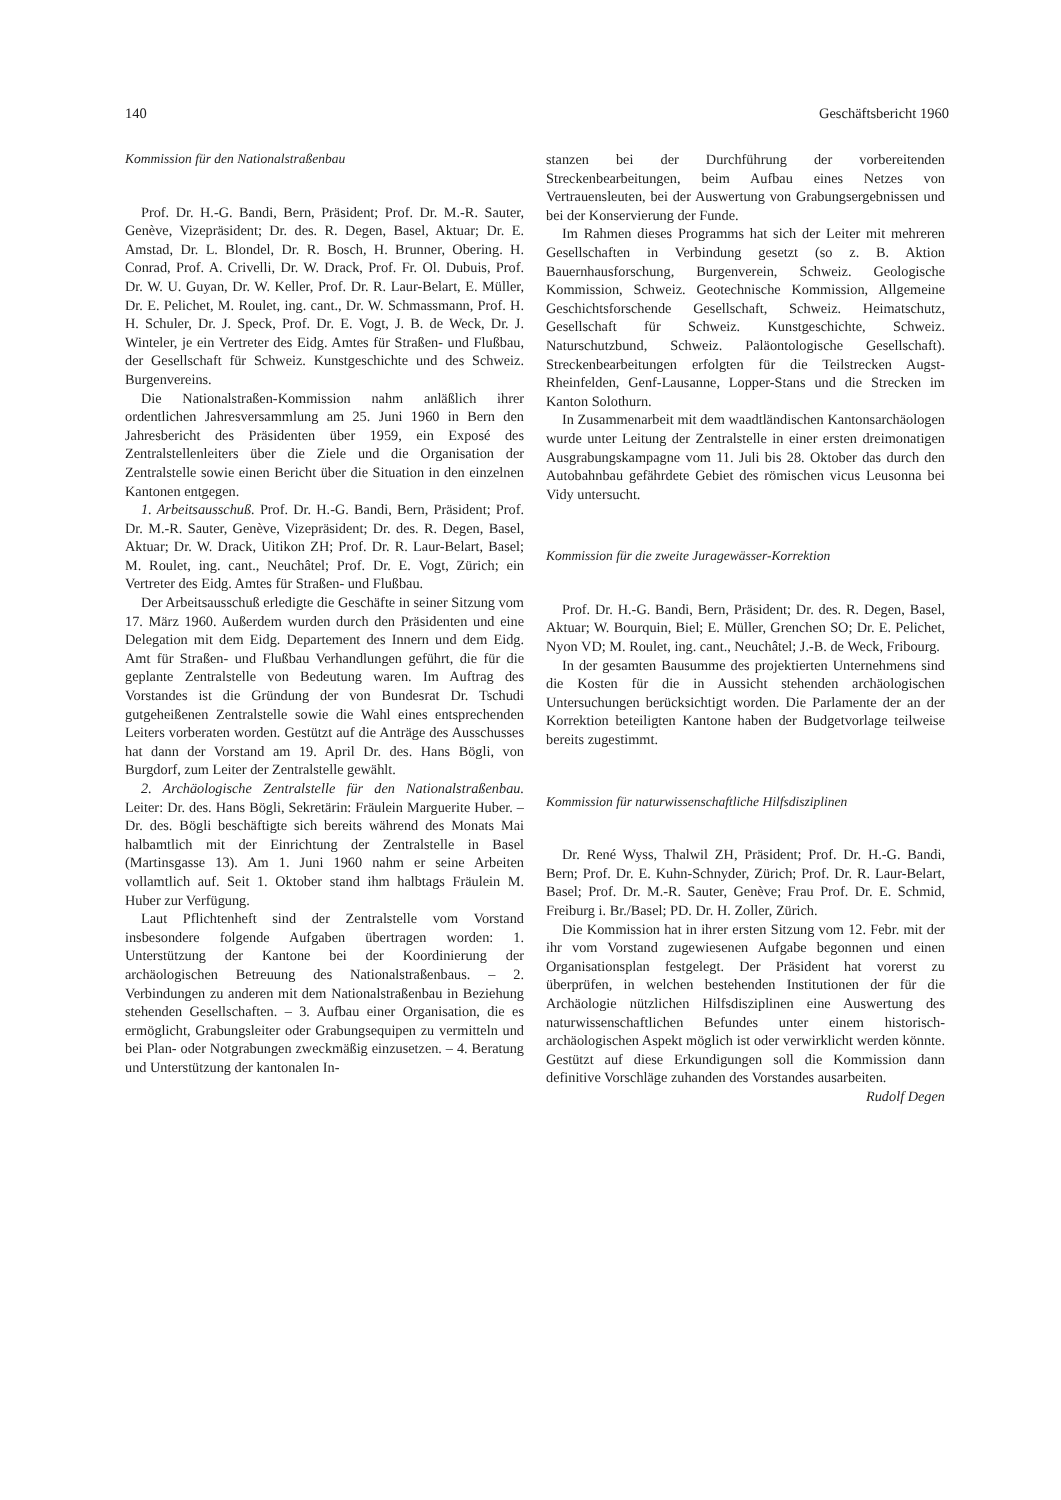140 Geschäftsbericht 1960
Kommission für den Nationalstraßenbau
Prof. Dr. H.-G. Bandi, Bern, Präsident; Prof. Dr. M.-R. Sauter, Genève, Vizepräsident; Dr. des. R. Degen, Basel, Aktuar; Dr. E. Amstad, Dr. L. Blondel, Dr. R. Bosch, H. Brunner, Obering. H. Conrad, Prof. A. Crivelli, Dr. W. Drack, Prof. Fr. Ol. Dubuis, Prof. Dr. W. U. Guyan, Dr. W. Keller, Prof. Dr. R. Laur-Belart, E. Müller, Dr. E. Pelichet, M. Roulet, ing. cant., Dr. W. Schmassmann, Prof. H. H. Schuler, Dr. J. Speck, Prof. Dr. E. Vogt, J. B. de Weck, Dr. J. Winteler, je ein Vertreter des Eidg. Amtes für Straßen- und Flußbau, der Gesellschaft für Schweiz. Kunstgeschichte und des Schweiz. Burgenvereins.
Die Nationalstraßen-Kommission nahm anläßlich ihrer ordentlichen Jahresversammlung am 25. Juni 1960 in Bern den Jahresbericht des Präsidenten über 1959, ein Exposé des Zentralstellenleiters über die Ziele und die Organisation der Zentralstelle sowie einen Bericht über die Situation in den einzelnen Kantonen entgegen.
1. Arbeitsausschuß. Prof. Dr. H.-G. Bandi, Bern, Präsident; Prof. Dr. M.-R. Sauter, Genève, Vizepräsident; Dr. des. R. Degen, Basel, Aktuar; Dr. W. Drack, Uitikon ZH; Prof. Dr. R. Laur-Belart, Basel; M. Roulet, ing. cant., Neuchâtel; Prof. Dr. E. Vogt, Zürich; ein Vertreter des Eidg. Amtes für Straßen- und Flußbau.
Der Arbeitsausschuß erledigte die Geschäfte in seiner Sitzung vom 17. März 1960. Außerdem wurden durch den Präsidenten und eine Delegation mit dem Eidg. Departement des Innern und dem Eidg. Amt für Straßen- und Flußbau Verhandlungen geführt, die für die geplante Zentralstelle von Bedeutung waren. Im Auftrag des Vorstandes ist die Gründung der von Bundesrat Dr. Tschudi gutgeheißenen Zentralstelle sowie die Wahl eines entsprechenden Leiters vorberaten worden. Gestützt auf die Anträge des Ausschusses hat dann der Vorstand am 19. April Dr. des. Hans Bögli, von Burgdorf, zum Leiter der Zentralstelle gewählt.
2. Archäologische Zentralstelle für den Nationalstraßenbau. Leiter: Dr. des. Hans Bögli, Sekretärin: Fräulein Marguerite Huber. – Dr. des. Bögli beschäftigte sich bereits während des Monats Mai halbamtlich mit der Einrichtung der Zentralstelle in Basel (Martinsgasse 13). Am 1. Juni 1960 nahm er seine Arbeiten vollamtlich auf. Seit 1. Oktober stand ihm halbtags Fräulein M. Huber zur Verfügung.
Laut Pflichtenheft sind der Zentralstelle vom Vorstand insbesondere folgende Aufgaben übertragen worden: 1. Unterstützung der Kantone bei der Koordinierung der archäologischen Betreuung des Nationalstraßenbaus. – 2. Verbindungen zu anderen mit dem Nationalstraßenbau in Beziehung stehenden Gesellschaften. – 3. Aufbau einer Organisation, die es ermöglicht, Grabungsleiter oder Grabungsequipen zu vermitteln und bei Plan- oder Notgrabungen zweckmäßig einzusetzen. – 4. Beratung und Unterstützung der kantonalen In-
stanzen bei der Durchführung der vorbereitenden Streckenbearbeitungen, beim Aufbau eines Netzes von Vertrauensleuten, bei der Auswertung von Grabungsergebnissen und bei der Konservierung der Funde.
Im Rahmen dieses Programms hat sich der Leiter mit mehreren Gesellschaften in Verbindung gesetzt (so z. B. Aktion Bauernhausforschung, Burgenverein, Schweiz. Geologische Kommission, Schweiz. Geotechnische Kommission, Allgemeine Geschichtsforschende Gesellschaft, Schweiz. Heimatschutz, Gesellschaft für Schweiz. Kunstgeschichte, Schweiz. Naturschutzbund, Schweiz. Paläontologische Gesellschaft). Streckenbearbeitungen erfolgten für die Teilstrecken Augst-Rheinfelden, Genf-Lausanne, Lopper-Stans und die Strecken im Kanton Solothurn.
In Zusammenarbeit mit dem waadtländischen Kantonsarchäologen wurde unter Leitung der Zentralstelle in einer ersten dreimonatigen Ausgrabungskampagne vom 11. Juli bis 28. Oktober das durch den Autobahnbau gefährdete Gebiet des römischen vicus Leusonna bei Vidy untersucht.
Kommission für die zweite Juragewässer-Korrektion
Prof. Dr. H.-G. Bandi, Bern, Präsident; Dr. des. R. Degen, Basel, Aktuar; W. Bourquin, Biel; E. Müller, Grenchen SO; Dr. E. Pelichet, Nyon VD; M. Roulet, ing. cant., Neuchâtel; J.-B. de Weck, Fribourg.
In der gesamten Bausumme des projektierten Unternehmens sind die Kosten für die in Aussicht stehenden archäologischen Untersuchungen berücksichtigt worden. Die Parlamente der an der Korrektion beteiligten Kantone haben der Budgetvorlage teilweise bereits zugestimmt.
Kommission für naturwissenschaftliche Hilfsdisziplinen
Dr. René Wyss, Thalwil ZH, Präsident; Prof. Dr. H.-G. Bandi, Bern; Prof. Dr. E. Kuhn-Schnyder, Zürich; Prof. Dr. R. Laur-Belart, Basel; Prof. Dr. M.-R. Sauter, Genève; Frau Prof. Dr. E. Schmid, Freiburg i. Br./Basel; PD. Dr. H. Zoller, Zürich.
Die Kommission hat in ihrer ersten Sitzung vom 12. Febr. mit der ihr vom Vorstand zugewiesenen Aufgabe begonnen und einen Organisationsplan festgelegt. Der Präsident hat vorerst zu überprüfen, in welchen bestehenden Institutionen der für die Archäologie nützlichen Hilfsdisziplinen eine Auswertung des naturwissenschaftlichen Befundes unter einem historisch-archäologischen Aspekt möglich ist oder verwirklicht werden könnte. Gestützt auf diese Erkundigungen soll die Kommission dann definitive Vorschläge zuhanden des Vorstandes ausarbeiten.
Rudolf Degen